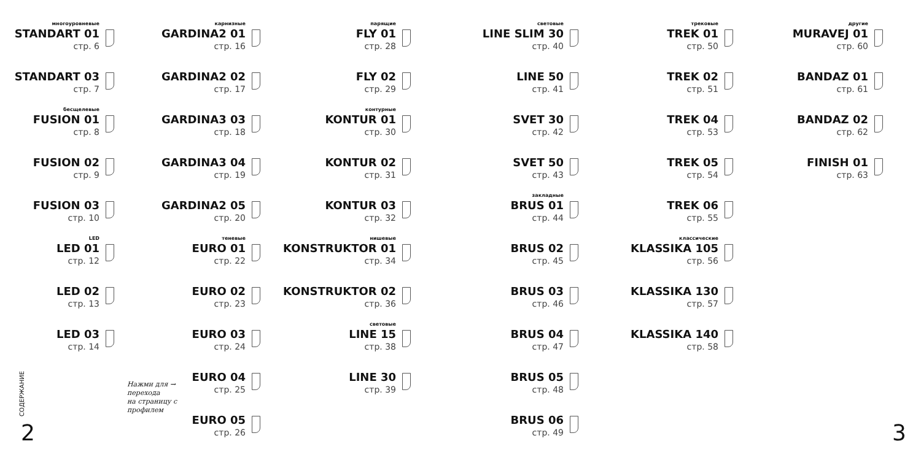многоуровневые
STANDART 01
стр. 6
STANDART 03
стр. 7
бесщелевые
FUSION 01
стр. 8
FUSION 02
стр. 9
FUSION 03
стр. 10
LED
LED 01
стр. 12
LED 02
стр. 13
LED 03
стр. 14
карнизные
GARDINA2 01
стр. 16
GARDINA2 02
стр. 17
GARDINA3 03
стр. 18
GARDINA3 04
стр. 19
GARDINA2 05
стр. 20
теневые
EURO 01
стр. 22
EURO 02
стр. 23
EURO 03
стр. 24
EURO 04
стр. 25
EURO 05
стр. 26
парящие
FLY 01
стр. 28
FLY 02
стр. 29
контурные
KONTUR 01
стр. 30
KONTUR 02
стр. 31
KONTUR 03
стр. 32
нишевые
KONSTRUKTOR 01
стр. 34
KONSTRUKTOR 02
стр. 36
световые
LINE 15
стр. 38
LINE 30
стр. 39
световые
LINE SLIM 30
стр. 40
LINE 50
стр. 41
SVET 30
стр. 42
SVET 50
стр. 43
закладные
BRUS 01
стр. 44
BRUS 02
стр. 45
BRUS 03
стр. 46
BRUS 04
стр. 47
BRUS 05
стр. 48
BRUS 06
стр. 49
трековые
TREK 01
стр. 50
TREK 02
стр. 51
TREK 04
стр. 53
TREK 05
стр. 54
TREK 06
стр. 55
классические
KLASSIKA 105
стр. 56
KLASSIKA 130
стр. 57
KLASSIKA 140
стр. 58
другие
MURAVEJ 01
стр. 60
BANDAZ 01
стр. 61
BANDAZ 02
стр. 62
FINISH 01
стр. 63
Нажми для →
перехода
на страницу с
профилем
СОДЕРЖАНИЕ
2 3